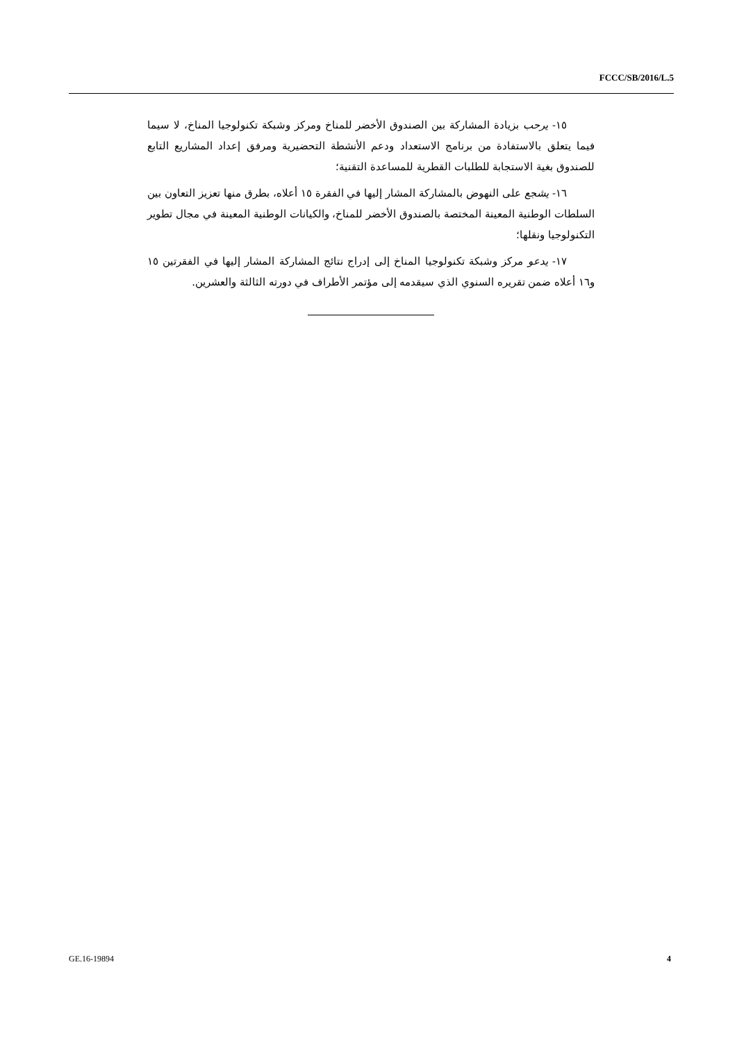FCCC/SB/2016/L.5
١٥- يرحب بزيادة المشاركة بين الصندوق الأخضر للمناخ ومركز وشبكة تكنولوجيا المناخ، لا سيما فيما يتعلق بالاستفادة من برنامج الاستعداد ودعم الأنشطة التحضيرية ومرفق إعداد المشاريع التابع للصندوق بغية الاستجابة للطلبات القطرية للمساعدة التقنية؛
١٦- يشجع على النهوض بالمشاركة المشار إليها في الفقرة ١٥ أعلاه، بطرق منها تعزيز التعاون بين السلطات الوطنية المعينة المختصة بالصندوق الأخضر للمناخ، والكيانات الوطنية المعينة في مجال تطوير التكنولوجيا ونقلها؛
١٧- يدعو مركز وشبكة تكنولوجيا المناخ إلى إدراج نتائج المشاركة المشار إليها في الفقرتين ١٥ و١٦ أعلاه ضمن تقريره السنوي الذي سيقدمه إلى مؤتمر الأطراف في دورته الثالثة والعشرين.
GE.16-19894 4